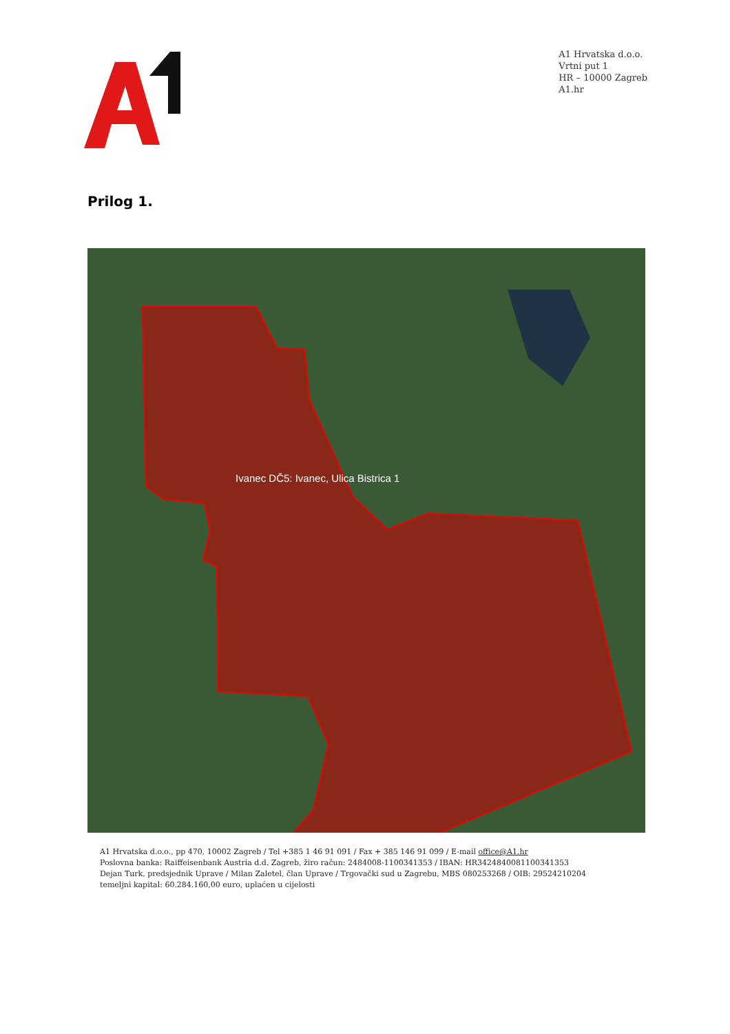A1 Hrvatska d.o.o.
Vrtni put 1
HR – 10000 Zagreb
A1.hr
Prilog 1.
Ivanec DČ5: Ivanec, Ulica Bistrica 1
A1 Hrvatska d.o.o., pp 470, 10002 Zagreb / Tel +385 1 46 91 091 / Fax + 385 146 91 099 / E-mail office@A1.hr
Poslovna banka: Raiffeisenbank Austria d.d. Zagreb, žiro račun: 2484008-1100341353 / IBAN: HR3424840081100341353
Dejan Turk, predsjednik Uprave / Milan Zaletel, član Uprave / Trgovački sud u Zagrebu, MBS 080253268 / OIB: 29524210204
temeljni kapital: 60.284.160,00 euro, uplaćen u cijelosti